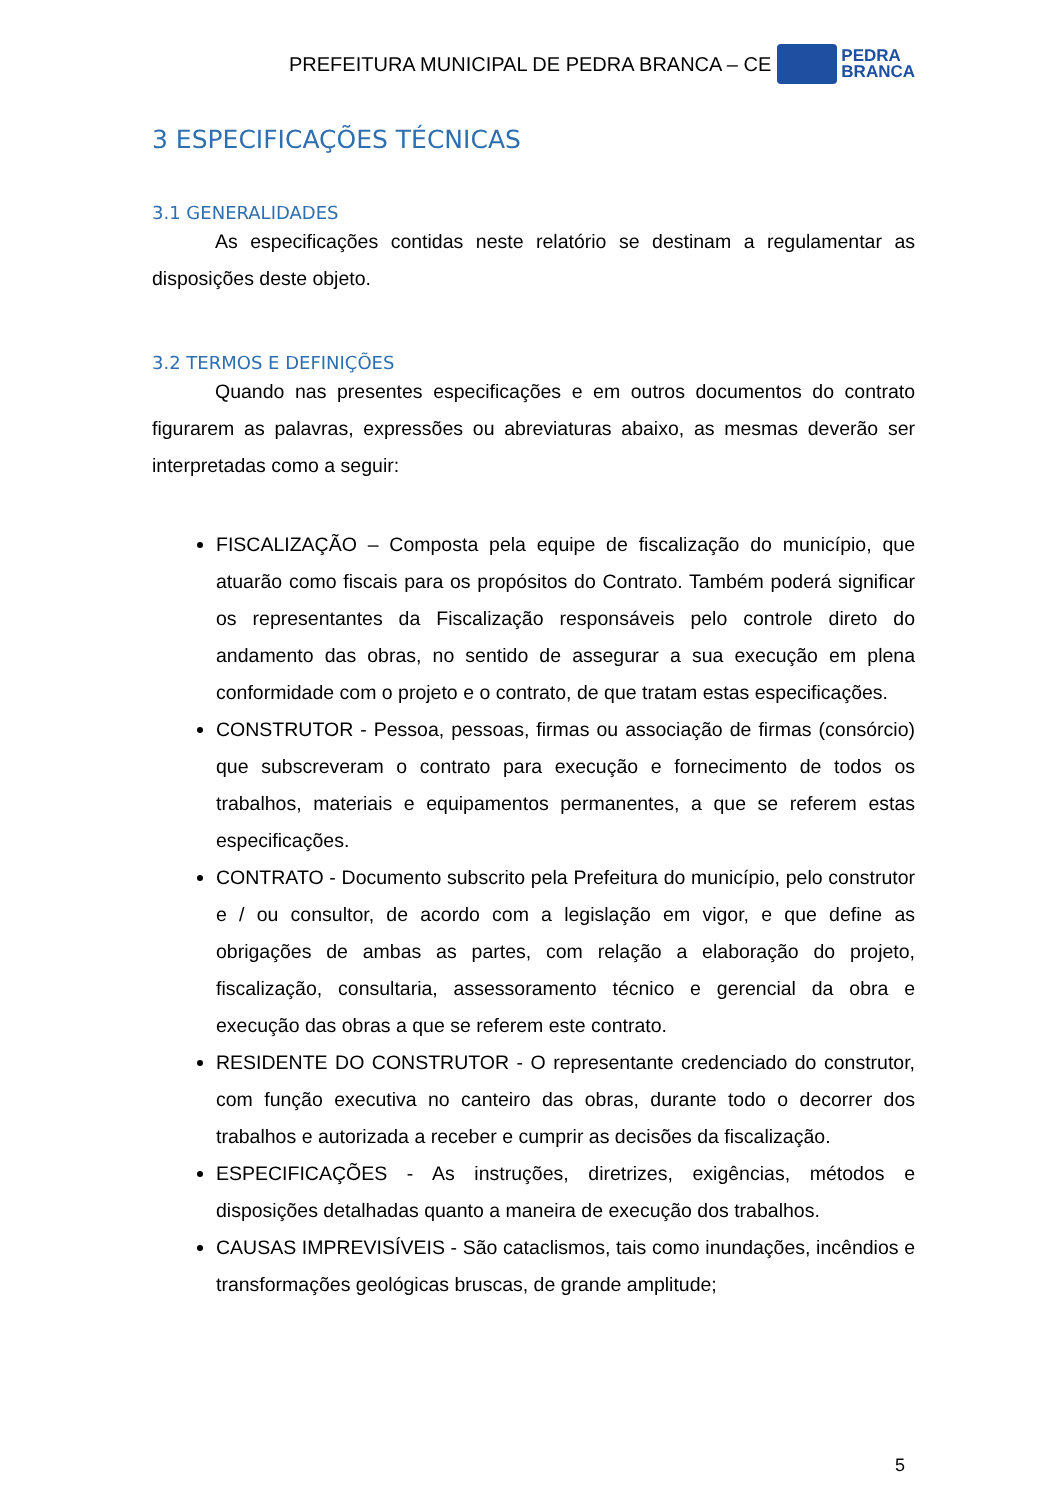PREFEITURA MUNICIPAL DE PEDRA BRANCA – CE
PEDRA
BRANCA
3 ESPECIFICAÇÕES TÉCNICAS
3.1 GENERALIDADES
As especificações contidas neste relatório se destinam a regulamentar as disposições deste objeto.
3.2 TERMOS E DEFINIÇÕES
Quando nas presentes especificações e em outros documentos do contrato figurarem as palavras, expressões ou abreviaturas abaixo, as mesmas deverão ser interpretadas como a seguir:
FISCALIZAÇÃO – Composta pela equipe de fiscalização do município, que atuarão como fiscais para os propósitos do Contrato. Também poderá significar os representantes da Fiscalização responsáveis pelo controle direto do andamento das obras, no sentido de assegurar a sua execução em plena conformidade com o projeto e o contrato, de que tratam estas especificações.
CONSTRUTOR - Pessoa, pessoas, firmas ou associação de firmas (consórcio) que subscreveram o contrato para execução e fornecimento de todos os trabalhos, materiais e equipamentos permanentes, a que se referem estas especificações.
CONTRATO - Documento subscrito pela Prefeitura do município, pelo construtor e / ou consultor, de acordo com a legislação em vigor, e que define as obrigações de ambas as partes, com relação a elaboração do projeto, fiscalização, consultaria, assessoramento técnico e gerencial da obra e execução das obras a que se referem este contrato.
RESIDENTE DO CONSTRUTOR - O representante credenciado do construtor, com função executiva no canteiro das obras, durante todo o decorrer dos trabalhos e autorizada a receber e cumprir as decisões da fiscalização.
ESPECIFICAÇÕES - As instruções, diretrizes, exigências, métodos e disposições detalhadas quanto a maneira de execução dos trabalhos.
CAUSAS IMPREVISÍVEIS - São cataclismos, tais como inundações, incêndios e transformações geológicas bruscas, de grande amplitude;
5